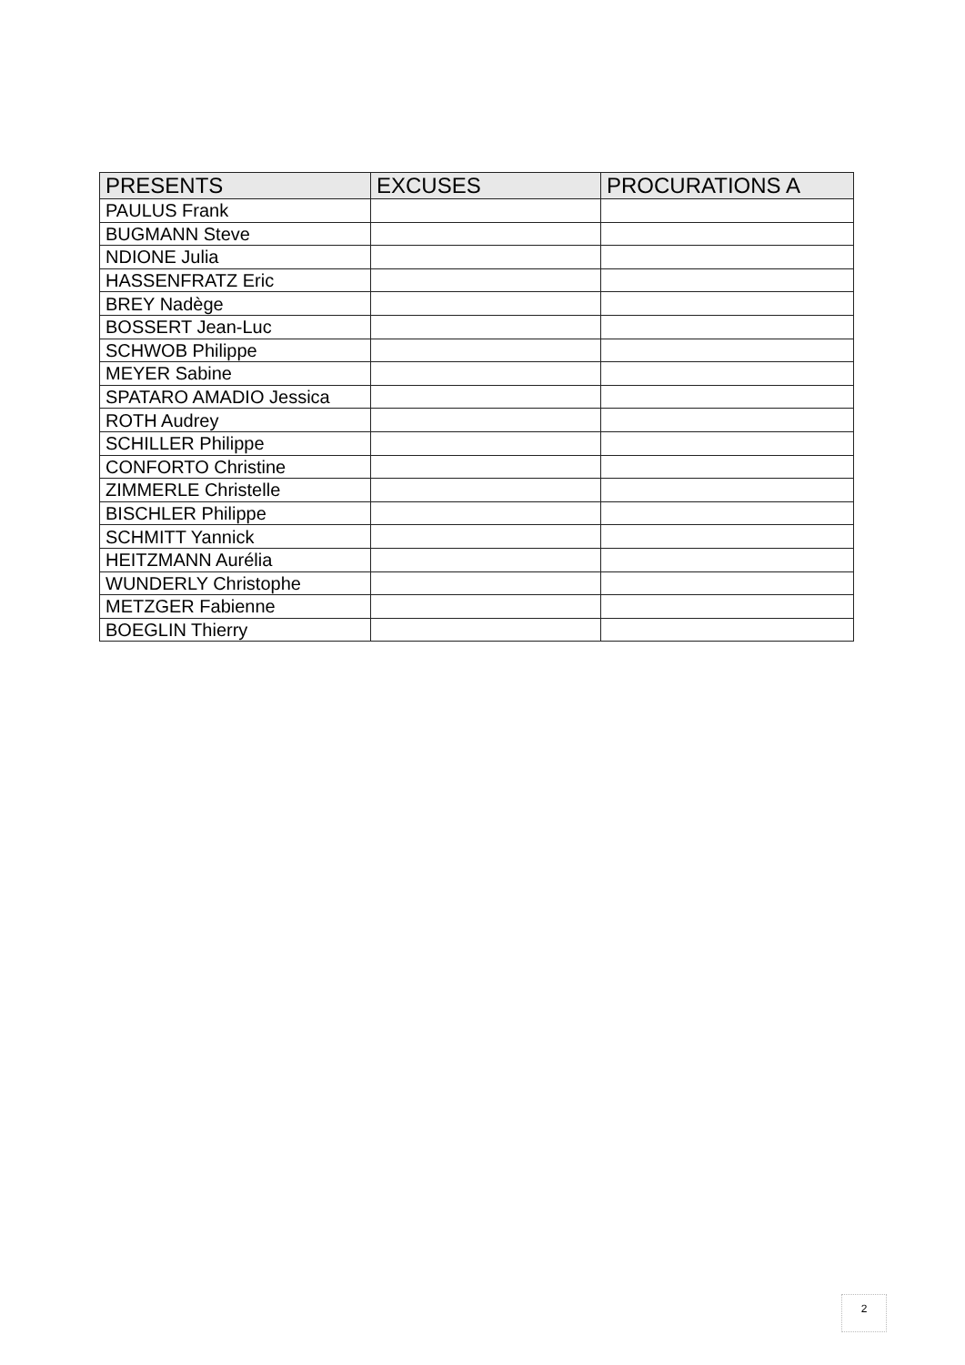| PRESENTS | EXCUSES | PROCURATIONS A |
| --- | --- | --- |
| PAULUS Frank | | |
| BUGMANN Steve | | |
| NDIONE Julia | | |
| HASSENFRATZ Eric | | |
| BREY Nadège | | |
| BOSSERT Jean-Luc | | |
| SCHWOB Philippe | | |
| MEYER Sabine | | |
| SPATARO AMADIO Jessica | | |
| ROTH Audrey | | |
| SCHILLER Philippe | | |
| CONFORTO Christine | | |
| ZIMMERLE Christelle | | |
| BISCHLER Philippe | | |
| SCHMITT Yannick | | |
| HEITZMANN Aurélia | | |
| WUNDERLY Christophe | | |
| METZGER Fabienne | | |
| BOEGLIN Thierry | | |
2